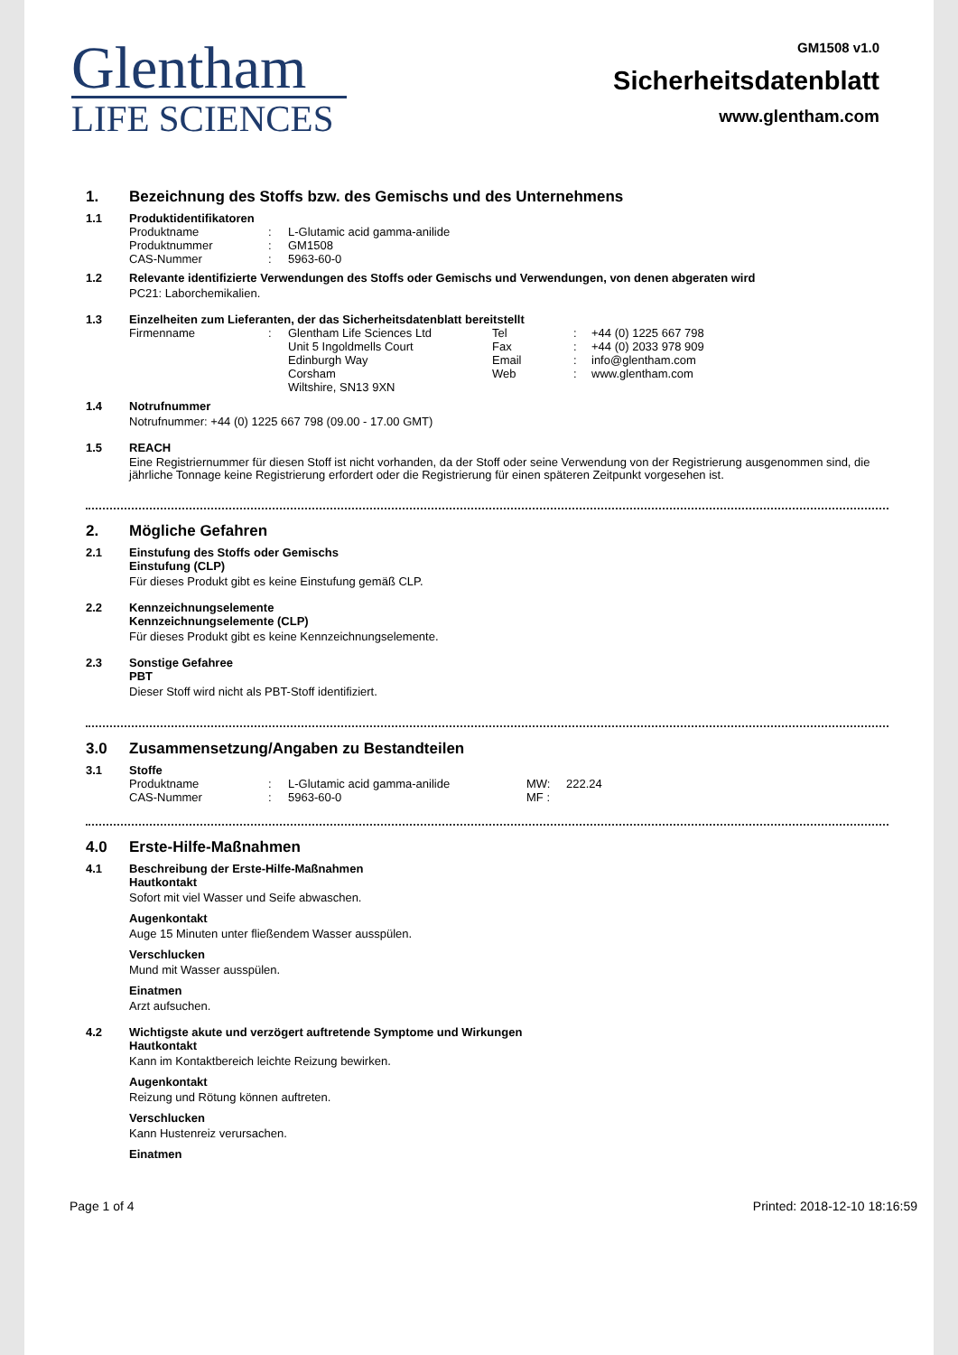Glentham
LIFE SCIENCES
GM1508 v1.0
Sicherheitsdatenblatt
www.glentham.com
1. Bezeichnung des Stoffs bzw. des Gemischs und des Unternehmens
1.1 Produktidentifikatoren
| Produktname | : | L-Glutamic acid gamma-anilide |
| Produktnummer | : | GM1508 |
| CAS-Nummer | : | 5963-60-0 |
1.2 Relevante identifizierte Verwendungen des Stoffs oder Gemischs und Verwendungen, von denen abgeraten wird
PC21: Laborchemikalien.
1.3 Einzelheiten zum Lieferanten, der das Sicherheitsdatenblatt bereitstellt
| Firmenname | : | Glentham Life Sciences Ltd Unit 5 Ingoldmells Court Edinburgh Way Corsham Wiltshire, SN13 9XN | Tel Fax Email Web | : : : : | +44 (0) 1225 667 798 +44 (0) 2033 978 909 info@glentham.com www.glentham.com |
1.4 Notrufnummer
Notrufnummer: +44 (0) 1225 667 798 (09.00 - 17.00 GMT)
1.5 REACH
Eine Registriernummer für diesen Stoff ist nicht vorhanden, da der Stoff oder seine Verwendung von der Registrierung ausgenommen sind, die jährliche Tonnage keine Registrierung erfordert oder die Registrierung für einen späteren Zeitpunkt vorgesehen ist.
2. Mögliche Gefahren
2.1 Einstufung des Stoffs oder Gemischs
Einstufung (CLP)
Für dieses Produkt gibt es keine Einstufung gemäß CLP.
2.2 Kennzeichnungselemente
Kennzeichnungselemente (CLP)
Für dieses Produkt gibt es keine Kennzeichnungselemente.
2.3 Sonstige Gefahree
PBT
Dieser Stoff wird nicht als PBT-Stoff identifiziert.
3.0 Zusammensetzung/Angaben zu Bestandteilen
3.1 Stoffe
| Produktname | : | L-Glutamic acid gamma-anilide | MW: | 222.24 |
| CAS-Nummer | : | 5963-60-0 | MF : | |
4.0 Erste-Hilfe-Maßnahmen
4.1 Beschreibung der Erste-Hilfe-Maßnahmen
Hautkontakt
Sofort mit viel Wasser und Seife abwaschen.
Augenkontakt
Auge 15 Minuten unter fließendem Wasser ausspülen.
Verschlucken
Mund mit Wasser ausspülen.
Einatmen
Arzt aufsuchen.
4.2 Wichtigste akute und verzögert auftretende Symptome und Wirkungen
Hautkontakt
Kann im Kontaktbereich leichte Reizung bewirken.
Augenkontakt
Reizung und Rötung können auftreten.
Verschlucken
Kann Hustenreiz verursachen.
Einatmen
Page 1 of 4 Printed: 2018-12-10 18:16:59